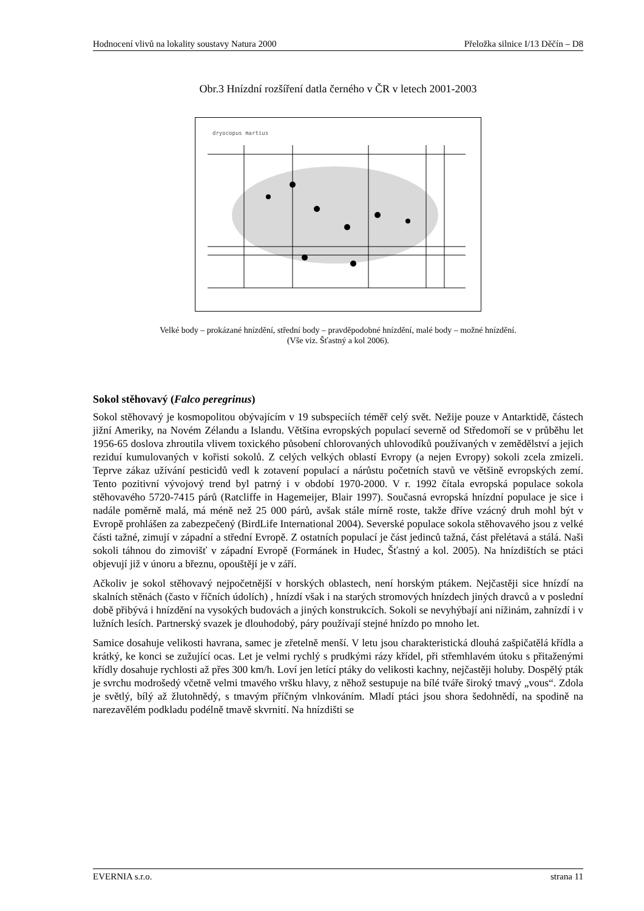Hodnocení vlivů na lokality soustavy Natura 2000 Přeložka silnice I/13 Děčín – D8
Obr.3 Hnízdní rozšíření datla černého v ČR v letech 2001-2003
dryocopus martius
Velké body – prokázané hnízdění, střední body – pravděpodobné hnízdění, malé body – možné hnízdění.
(Vše viz. Šťastný a kol 2006).
Sokol stěhovavý (Falco peregrinus)
Sokol stěhovavý je kosmopolitou obývajícím v 19 subspeciích téměř celý svět. Nežije pouze v Antarktidě, částech jižní Ameriky, na Novém Zélandu a Islandu. Většina evropských populací severně od Středomoří se v průběhu let 1956-65 doslova zhroutila vlivem toxického působení chlorovaných uhlovodíků používaných v zemědělství a jejich reziduí kumulovaných v kořisti sokolů. Z celých velkých oblastí Evropy (a nejen Evropy) sokoli zcela zmizeli. Teprve zákaz užívání pesticidů vedl k zotavení populací a nárůstu početních stavů ve většině evropských zemí. Tento pozitivní vývojový trend byl patrný i v období 1970-2000. V r. 1992 čítala evropská populace sokola stěhovavého 5720-7415 párů (Ratcliffe in Hagemeijer, Blair 1997). Současná evropská hnízdní populace je sice i nadále poměrně malá, má méně než 25 000 párů, avšak stále mírně roste, takže dříve vzácný druh mohl být v Evropě prohlášen za zabezpečený (BirdLife International 2004). Severské populace sokola stěhovavého jsou z velké části tažné, zimují v západní a střední Evropě. Z ostatních populací je část jedinců tažná, část přelétavá a stálá. Naši sokoli táhnou do zimovišť v západní Evropě (Formánek in Hudec, Šťastný a kol. 2005). Na hnízdištích se ptáci objevují již v únoru a březnu, opouštějí je v září.
Ačkoliv je sokol stěhovavý nejpočetnější v horských oblastech, není horským ptákem. Nejčastěji sice hnízdí na skalních stěnách (často v říčních údolích) , hnízdí však i na starých stromových hnízdech jiných dravců a v poslední době přibývá i hnízdění na vysokých budovách a jiných konstrukcích. Sokoli se nevyhýbají ani nížinám, zahnízdí i v lužních lesích. Partnerský svazek je dlouhodobý, páry používají stejné hnízdo po mnoho let.
Samice dosahuje velikosti havrana, samec je zřetelně menší. V letu jsou charakteristická dlouhá zašpičatělá křídla a krátký, ke konci se zužující ocas. Let je velmi rychlý s prudkými rázy křídel, při střemhlavém útoku s přitaženými křídly dosahuje rychlosti až přes 300 km/h. Loví jen letící ptáky do velikosti kachny, nejčastěji holuby. Dospělý pták je svrchu modrošedý včetně velmi tmavého vršku hlavy, z něhož sestupuje na bílé tváře široký tmavý „vous“. Zdola je světlý, bílý až žlutohnědý, s tmavým příčným vlnkováním. Mladí ptáci jsou shora šedohnědí, na spodině na narezavělém podkladu podélně tmavě skvrnití. Na hnízdišti se
EVERNIA s.r.o. strana 11